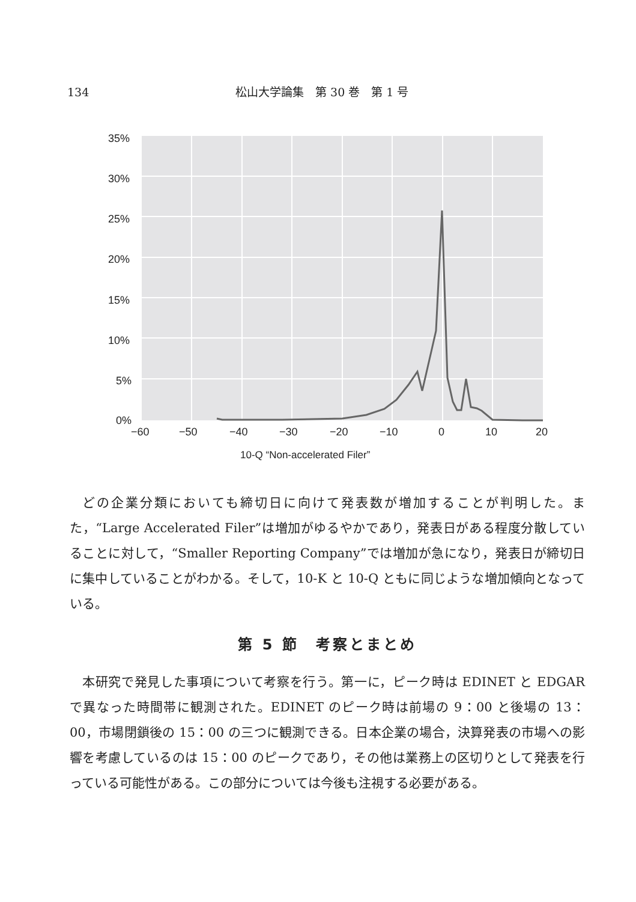134 松山大学論集　第 30 巻　第 1 号
35%
30%
25%
20%
15%
10%
5%
0%
−60
−50
−40
−30
−20
−10
0
10
20
10-Q “Non-accelerated Filer”
どの企業分類においても締切日に向けて発表数が増加することが判明した。また，“Large Accelerated Filer”は増加がゆるやかであり，発表日がある程度分散していることに対して，“Smaller Reporting Company”では増加が急になり，発表日が締切日に集中していることがわかる。そして，10-K と 10-Q ともに同じような増加傾向となっている。
第 5 節　考察とまとめ
本研究で発見した事項について考察を行う。第一に，ピーク時は EDINET と EDGAR で異なった時間帯に観測された。EDINET のピーク時は前場の 9：00 と後場の 13：00，市場閉鎖後の 15：00 の三つに観測できる。日本企業の場合，決算発表の市場への影響を考慮しているのは 15：00 のピークであり，その他は業務上の区切りとして発表を行っている可能性がある。この部分については今後も注視する必要がある。